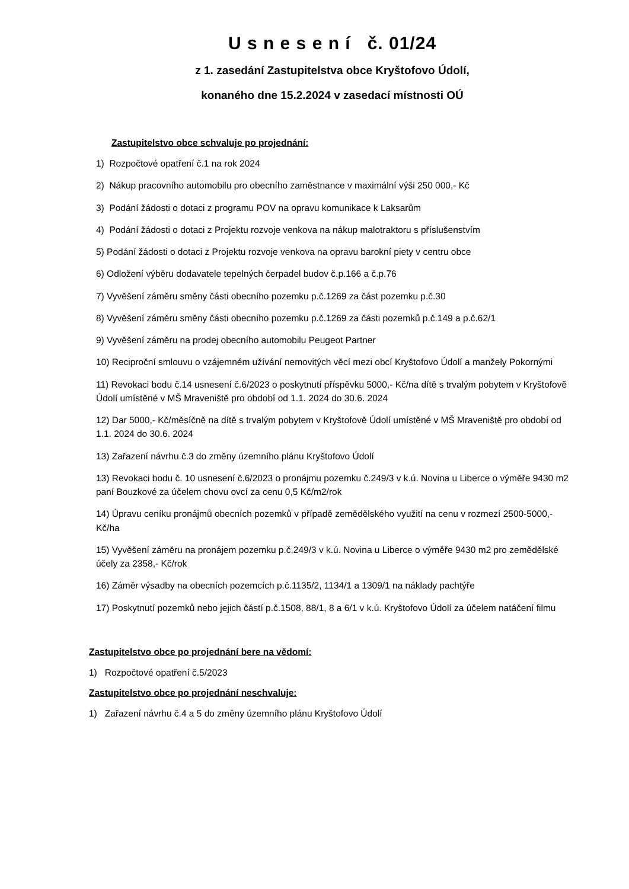U s n e s e n í č. 01/24
z 1. zasedání Zastupitelstva obce Kryštofovo Údolí,
konaného dne 15.2.2024 v zasedací místnosti OÚ
Zastupitelstvo obce schvaluje po projednání:
1) Rozpočtové opatření č.1 na rok 2024
2) Nákup pracovního automobilu pro obecního zaměstnance v maximální výši 250 000,- Kč
3) Podání žádosti o dotaci z programu POV na opravu komunikace k Laksarům
4) Podání žádosti o dotaci z Projektu rozvoje venkova na nákup malotraktoru s příslušenstvím
5) Podání žádosti o dotaci z Projektu rozvoje venkova na opravu barokní piety v centru obce
6) Odložení výběru dodavatele tepelných čerpadel budov č.p.166 a č.p.76
7) Vyvěšení záměru směny části obecního pozemku p.č.1269 za část pozemku p.č.30
8) Vyvěšení záměru směny části obecního pozemku p.č.1269 za části pozemků p.č.149 a p.č.62/1
9) Vyvěšení záměru na prodej obecního automobilu Peugeot Partner
10) Reciproční smlouvu o vzájemném užívání nemovitých věcí mezi obcí Kryštofovo Údolí a manžely Pokornými
11) Revokaci bodu č.14 usnesení č.6/2023 o poskytnutí příspěvku 5000,- Kč/na dítě s trvalým pobytem v Kryštofově Údolí umístěné v MŠ Mraveniště pro období od 1.1. 2024 do 30.6. 2024
12) Dar 5000,- Kč/měsíčně na dítě s trvalým pobytem v Kryštofově Údolí umístěné v MŠ Mraveniště pro období od 1.1. 2024 do 30.6. 2024
13) Zařazení návrhu č.3 do změny územního plánu Kryštofovo Údolí
13) Revokaci bodu č. 10 usnesení č.6/2023 o pronájmu pozemku č.249/3 v k.ú. Novina u Liberce o výměře 9430 m2 paní Bouzkové za účelem chovu ovcí za cenu 0,5 Kč/m2/rok
14) Úpravu ceníku pronájmů obecních pozemků v případě zemědělského využití na cenu v rozmezí 2500-5000,- Kč/ha
15) Vyvěšení záměru na pronájem pozemku p.č.249/3 v k.ú. Novina u Liberce o výměře 9430 m2 pro zemědělské účely za 2358,- Kč/rok
16) Záměr výsadby na obecních pozemcích p.č.1135/2, 1134/1 a 1309/1 na náklady pachtýře
17) Poskytnutí pozemků nebo jejich částí p.č.1508, 88/1, 8 a 6/1 v k.ú. Kryštofovo Údolí za účelem natáčení filmu
Zastupitelstvo obce po projednání bere na vědomí:
1) Rozpočtové opatření č.5/2023
Zastupitelstvo obce po projednání neschvaluje:
1) Zařazení návrhu č.4 a 5 do změny územního plánu Kryštofovo Údolí